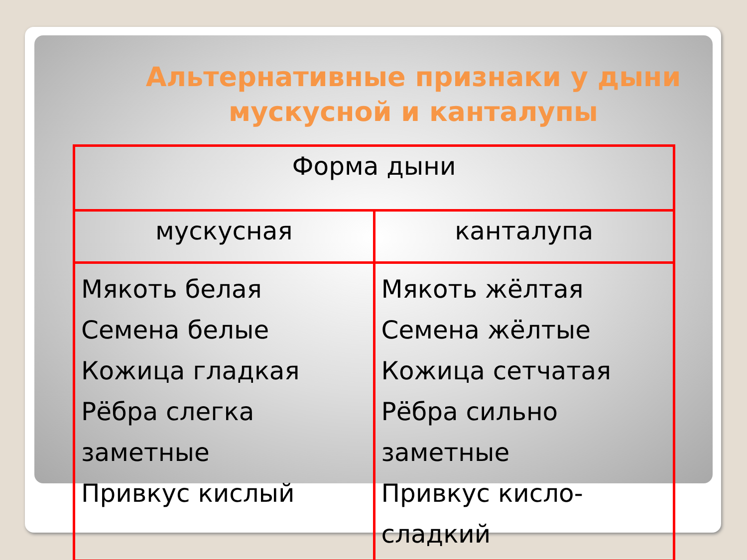Альтернативные признаки у дыни мускусной и канталупы
| Форма дыни | |
| --- | --- |
| мускусная | канталупа |
| Мякоть белая Семена белые Кожица гладкая Рёбра слегка заметные Привкус кислый | Мякоть жёлтая Семена жёлтые Кожица сетчатая Рёбра сильно заметные Привкус кисло-сладкий |